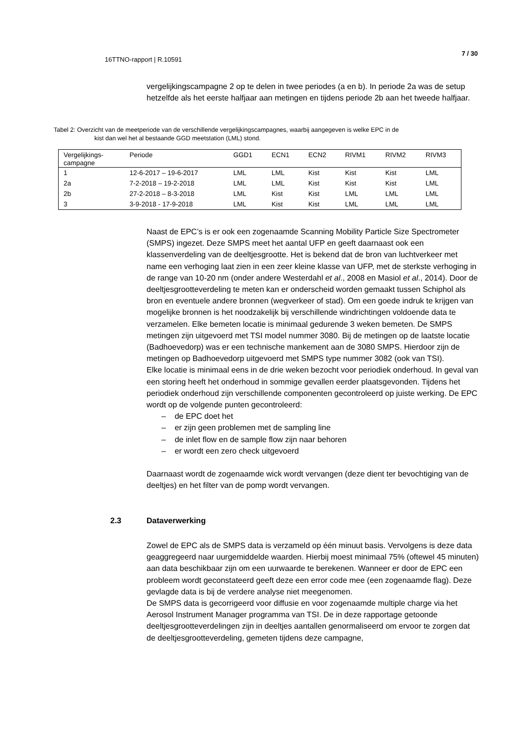7 / 30
16TTNO-rapport | R.10591
vergelijkingscampagne 2 op te delen in twee periodes (a en b). In periode 2a was de setup hetzelfde als het eerste halfjaar aan metingen en tijdens periode 2b aan het tweede halfjaar.
Tabel 2: Overzicht van de meetperiode van de verschillende vergelijkingscampagnes, waarbij aangegeven is welke EPC in de
kist dan wel het al bestaande GGD meetstation (LML) stond.
| Vergelijkings- campagne | Periode | GGD1 | ECN1 | ECN2 | RIVM1 | RIVM2 | RIVM3 |
| 1 | 12-6-2017 – 19-6-2017 | LML | LML | Kist | Kist | Kist | LML |
| 2a | 7-2-2018 – 19-2-2018 | LML | LML | Kist | Kist | Kist | LML |
| 2b | 27-2-2018 – 8-3-2018 | LML | Kist | Kist | LML | LML | LML |
| 3 | 3-9-2018 - 17-9-2018 | LML | Kist | Kist | LML | LML | LML |
Naast de EPC’s is er ook een zogenaamde Scanning Mobility Particle Size Spectrometer (SMPS) ingezet. Deze SMPS meet het aantal UFP en geeft daarnaast ook een klassenverdeling van de deeltjesgrootte. Het is bekend dat de bron van luchtverkeer met name een verhoging laat zien in een zeer kleine klasse van UFP, met de sterkste verhoging in de range van 10-20 nm (onder andere Westerdahl et al., 2008 en Masiol et al., 2014). Door de deeltjesgrootteverdeling te meten kan er onderscheid worden gemaakt tussen Schiphol als bron en eventuele andere bronnen (wegverkeer of stad). Om een goede indruk te krijgen van mogelijke bronnen is het noodzakelijk bij verschillende windrichtingen voldoende data te verzamelen. Elke bemeten locatie is minimaal gedurende 3 weken bemeten. De SMPS metingen zijn uitgevoerd met TSI model nummer 3080. Bij de metingen op de laatste locatie (Badhoevedorp) was er een technische mankement aan de 3080 SMPS. Hierdoor zijn de metingen op Badhoevedorp uitgevoerd met SMPS type nummer 3082 (ook van TSI).
Elke locatie is minimaal eens in de drie weken bezocht voor periodiek onderhoud. In geval van een storing heeft het onderhoud in sommige gevallen eerder plaatsgevonden. Tijdens het periodiek onderhoud zijn verschillende componenten gecontroleerd op juiste werking. De EPC wordt op de volgende punten gecontroleerd:
– de EPC doet het
– er zijn geen problemen met de sampling line
– de inlet flow en de sample flow zijn naar behoren
– er wordt een zero check uitgevoerd
Daarnaast wordt de zogenaamde wick wordt vervangen (deze dient ter bevochtiging van de deeltjes) en het filter van de pomp wordt vervangen.
2.3 Dataverwerking
Zowel de EPC als de SMPS data is verzameld op één minuut basis. Vervolgens is deze data geaggregeerd naar uurgemiddelde waarden. Hierbij moest minimaal 75% (oftewel 45 minuten) aan data beschikbaar zijn om een uurwaarde te berekenen. Wanneer er door de EPC een probleem wordt geconstateerd geeft deze een error code mee (een zogenaamde flag). Deze gevlagde data is bij de verdere analyse niet meegenomen.
De SMPS data is gecorrigeerd voor diffusie en voor zogenaamde multiple charge via het Aerosol Instrument Manager programma van TSI. De in deze rapportage getoonde deeltjesgrootteverdelingen zijn in deeltjes aantallen genormaliseerd om ervoor te zorgen dat de deeltjesgrootteverdeling, gemeten tijdens deze campagne,